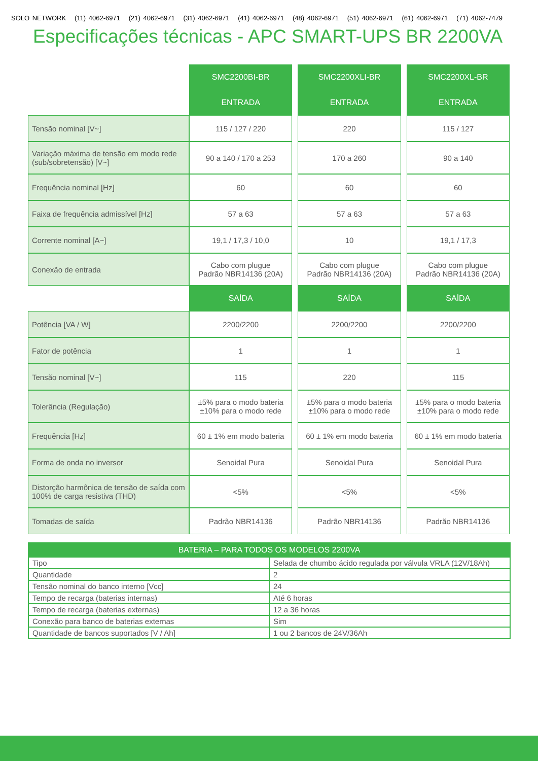SOLO NETWORK (11) 4062-6971 (21) 4062-6971 (31) 4062-6971 (41) 4062-6971 (48) 4062-6971 (51) 4062-6971 (61) 4062-6971 (71) 4062-7479
Especificações técnicas - APC SMART-UPS BR 2200VA
| | SMC2200BI-BR | | SMC2200XLI-BR | | SMC2200XL-BR |
| | ENTRADA | | ENTRADA | | ENTRADA |
| Tensão nominal [V~] | 115 / 127 / 220 | | 220 | | 115 / 127 |
| Variação máxima de tensão em modo rede (sub/sobretensão) [V~] | 90 a 140 / 170 a 253 | | 170 a 260 | | 90 a 140 |
| Frequência nominal [Hz] | 60 | | 60 | | 60 |
| Faixa de frequência admissível [Hz] | 57 a 63 | | 57 a 63 | | 57 a 63 |
| Corrente nominal [A~] | 19,1 / 17,3 / 10,0 | | 10 | | 19,1 / 17,3 |
| Conexão de entrada | Cabo com plugue Padrão NBR14136 (20A) | | Cabo com plugue Padrão NBR14136 (20A) | | Cabo com plugue Padrão NBR14136 (20A) |
| | SAÍDA | | SAÍDA | | SAÍDA |
| Potência [VA / W] | 2200/2200 | | 2200/2200 | | 2200/2200 |
| Fator de potência | 1 | | 1 | | 1 |
| Tensão nominal [V~] | 115 | | 220 | | 115 |
| Tolerância (Regulação) | ±5% para o modo bateria ±10% para o modo rede | | ±5% para o modo bateria ±10% para o modo rede | | ±5% para o modo bateria ±10% para o modo rede |
| Frequência [Hz] | 60 ± 1% em modo bateria | | 60 ± 1% em modo bateria | | 60 ± 1% em modo bateria |
| Forma de onda no inversor | Senoidal Pura | | Senoidal Pura | | Senoidal Pura |
| Distorção harmônica de tensão de saída com 100% de carga resistiva (THD) | <5% | | <5% | | <5% |
| Tomadas de saída | Padrão NBR14136 | | Padrão NBR14136 | | Padrão NBR14136 |
| BATERIA – PARA TODOS OS MODELOS 2200VA | |
| --- | --- |
| Tipo | Selada de chumbo ácido regulada por válvula VRLA (12V/18Ah) |
| Quantidade | 2 |
| Tensão nominal do banco interno [Vcc] | 24 |
| Tempo de recarga (baterias internas) | Até 6 horas |
| Tempo de recarga (baterias externas) | 12 a 36 horas |
| Conexão para banco de baterias externas | Sim |
| Quantidade de bancos suportados [V / Ah] | 1 ou 2 bancos de 24V/36Ah |